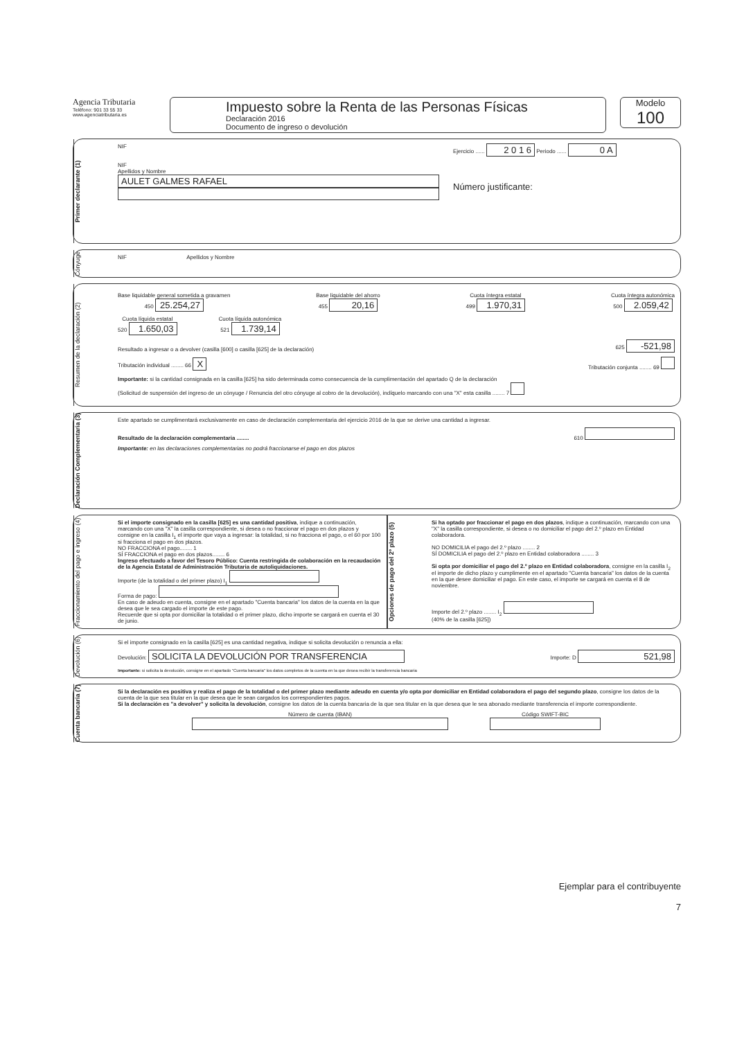Agencia Tributaria
Teléfono: 901 33 55 33
www.agenciatributaria.es
Impuesto sobre la Renta de las Personas Físicas
Declaración 2016
Documento de ingreso o devolución
Modelo
100
Primer declarante (1)
NIF
NIF
Apellidos y Nombre
AULET GALMES RAFAEL
Ejercicio ...... 2 0 1 6 Periodo ...... 0 A
Número justificante:
Cónyuge
NIF Apellidos y Nombre
Resumen de la declaración (2)
Base liquidable general sometida a gravamen
450 25.254,27
Base liquidable del ahorro
455 20,16
Cuota íntegra estatal
499 1.970,31
Cuota íntegra autonómica
500 2.059,42
Cuota líquida estatal
520 1.650,03
Cuota líquida autonómica
521 1.739,14
Resultado a ingresar o a devolver (casilla [600] o casilla [625] de la declaración) 625 -521,98
Tributación individual ........ 66 X Tributación conjunta ........ 69
Importante: si la cantidad consignada en la casilla [625] ha sido determinada como consecuencia de la cumplimentación del apartado Q de la declaración
(Solicitud de suspensión del ingreso de un cónyuge / Renuncia del otro cónyuge al cobro de la devolución), indíquelo marcando con una "X" esta casilla ........ 7
Declaración Complementaria (3)
Este apartado se cumplimentará exclusivamente en caso de declaración complementaria del ejercicio 2016 de la que se derive una cantidad a ingresar.
Resultado de la declaración complementaria ........ 610
Importante: en las declaraciones complementarias no podrá fraccionarse el pago en dos plazos
Fraccionamiento del pago e ingreso (4)
Si el importe consignado en la casilla [625] es una cantidad positiva, indique a continuación, marcando con una "X" la casilla correspondiente, si desea o no fraccionar el pago en dos plazos y consigne en la casilla I<sub>1</sub> el importe que vaya a ingresar: la totalidad, si no fracciona el pago, o el 60 por 100 si fracciona el pago en dos plazos.
NO FRACCIONA el pago........ 1
SÍ FRACCIONA el pago en dos plazos........ 6
Ingreso efectuado a favor del Tesoro Público: Cuenta restringida de colaboración en la recaudación de la Agencia Estatal de Administración Tributaria de autoliquidaciones.
Importe (de la totalidad o del primer plazo) I<sub>1</sub>
Forma de pago:
En caso de adeudo en cuenta, consigne en el apartado "Cuenta bancaria" los datos de la cuenta en la que desea que le sea cargado el importe de este pago.
Recuerde que si opta por domiciliar la totalidad o el primer plazo, dicho importe se cargará en cuenta el 30 de junio.
Opciones de pago del 2º plazo (5)
Si ha optado por fraccionar el pago en dos plazos, indique a continuación, marcando con una "X" la casilla correspondiente, si desea o no domiciliar el pago del 2.º plazo en Entidad colaboradora.
NO DOMICILIA el pago del 2.º plazo ........ 2
SÍ DOMICILIA el pago del 2.º plazo en Entidad colaboradora ........ 3
Si opta por domiciliar el pago del 2.º plazo en Entidad colaboradora, consigne en la casilla I<sub>2</sub> el importe de dicho plazo y cumplimente en el apartado "Cuenta bancaria" los datos de la cuenta en la que desee domiciliar el pago. En este caso, el importe se cargará en cuenta el 8 de noviembre.
Importe del 2.º plazo ........ I<sub>2</sub>
(40% de la casilla [625])
Devolución (6)
Si el importe consignado en la casilla [625] es una cantidad negativa, indique si solicita devolución o renuncia a ella:
Devolución: SOLICITA LA DEVOLUCIÓN POR TRANSFERENCIA Importe: D 521,98
Importante: si solicita la devolución, consigne en el apartado "Cuenta bancaria" los datos completos de la cuenta en la que desea recibir la transferencia bancaria
Cuenta bancaria (7)
Si la declaración es positiva y realiza el pago de la totalidad o del primer plazo mediante adeudo en cuenta y/o opta por domiciliar en Entidad colaboradora el pago del segundo plazo, consigne los datos de la cuenta de la que sea titular en la que desea que le sean cargados los correspondientes pagos.
Si la declaración es "a devolver" y solicita la devolución, consigne los datos de la cuenta bancaria de la que sea titular en la que desea que le sea abonado mediante transferencia el importe correspondiente.
Número de cuenta (IBAN)
Código SWIFT-BIC
Ejemplar para el contribuyente
7